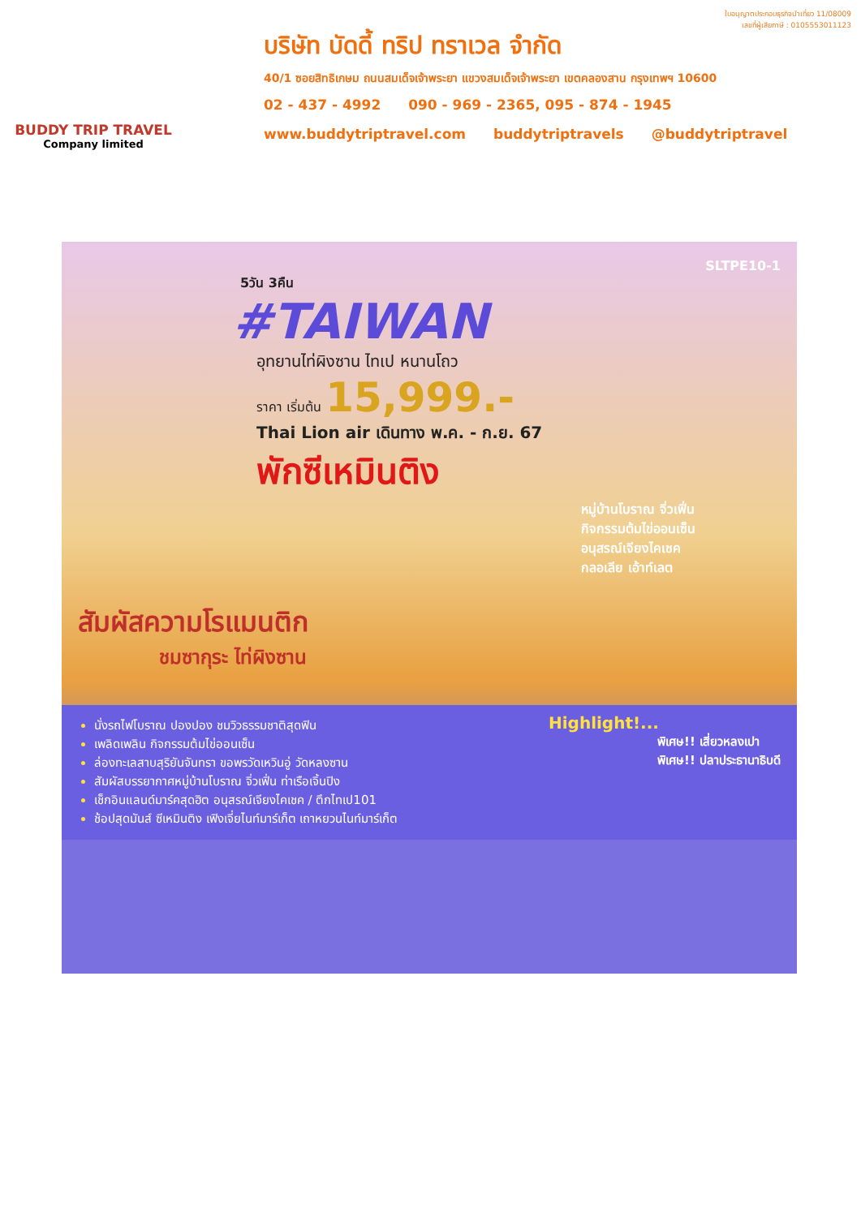BUDDY TRIP TRAVEL
Company limited
ใบอนุญาตประกอบธุรกิจนำเที่ยว 11/08009
เลขที่ผู้เสียภาษี : 0105553011123
บริษัท บัดดี้ ทริป ทราเวล จำกัด
40/1 ซอยสิทธิเกษม ถนนสมเด็จเจ้าพระยา แขวงสมเด็จเจ้าพระยา เขตคลองสาน กรุงเทพฯ 10600
02 - 437 - 4992 090 - 969 - 2365, 095 - 874 - 1945
www.buddytriptravel.com buddytriptravels @buddytriptravel
SLTPE10-1
5วัน 3คืน
#TAIWAN
อุทยานไท่ผิงซาน ไทเป หนานโถว
ราคา เริ่มต้น 15,999.-
Thai Lion air เดินทาง พ.ค. - ก.ย. 67
พักซีเหมินติง
หมู่บ้านโบราณ จิ่วเฟิ่น
กิจกรรมต้มไข่ออนเซ็น
อนุสรณ์เจียงไคเชค
กลอเลีย เอ้าท์เลต
สัมผัสความโรแมนติก
ชมซากุระ ไท่ผิงซาน
Highlight!...
นั่งรถไฟโบราณ ปองปอง ชมวิวธรรมชาติสุดฟิน
เพลิดเพลิน กิจกรรมต้มไข่ออนเซ็น
ล่องทะเลสาบสุริยันจันทรา ขอพรวัดเหวินอู่ วัดหลงซาน
สัมผัสบรรยากาศหมู่บ้านโบราณ จิ่วเฟิ่น ท่าเรือเจิ้นปิง
เช็กอินแลนด์มาร์คสุดฮิต อนุสรณ์เจียงไคเชค / ตึกไทเป101
ช้อปสุดมันส์ ซีเหมินติง เฟิงเจี่ยไนท์มาร์เก็ต เถาหยวนไนท์มาร์เก็ต
พิเศษ!! เสี่ยวหลงเปา
พิเศษ!! ปลาประธานาธิบดี